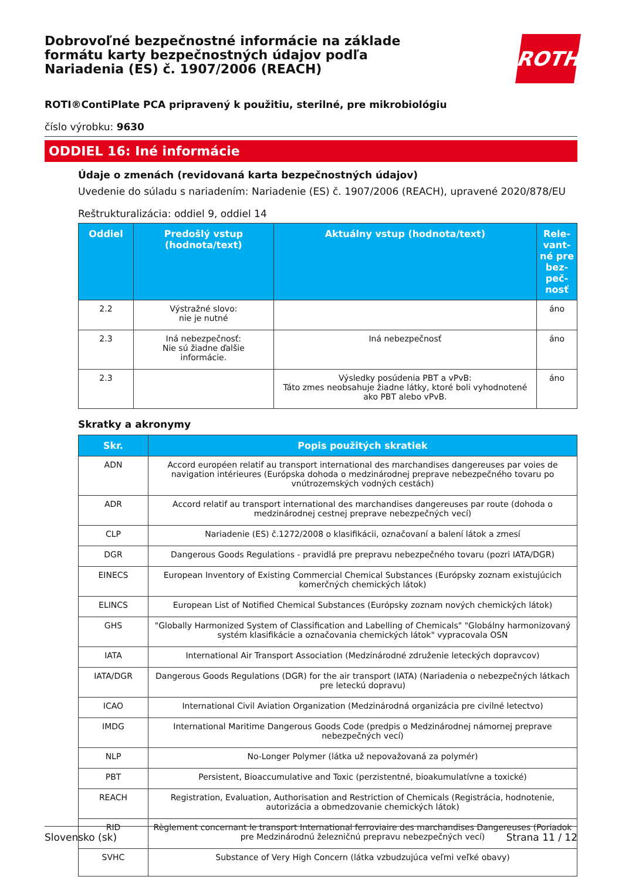Dobrovoľné bezpečnostné informácie na základe formátu karty bezpečnostných údajov podľa Nariadenia (ES) č. 1907/2006 (REACH)
ROTH
ROTI®ContiPlate PCA pripravený k použitiu, sterilné, pre mikrobiológiu
číslo výrobku: 9630
ODDIEL 16: Iné informácie
Údaje o zmenách (revidovaná karta bezpečnostných údajov)
Uvedenie do súladu s nariadením: Nariadenie (ES) č. 1907/2006 (REACH), upravené 2020/878/EU
Reštrukturalizácia: oddiel 9, oddiel 14
| Oddiel | Predošlý vstup (hodnota/text) | Aktuálny vstup (hodnota/text) | Rele-vant-né pre bez-peč-nosť |
| --- | --- | --- | --- |
| 2.2 | Výstražné slovo: nie je nutné | | áno |
| 2.3 | Iná nebezpečnosť: Nie sú žiadne ďalšie informácie. | Iná nebezpečnosť | áno |
| 2.3 | | Výsledky posúdenia PBT a vPvB: Táto zmes neobsahuje žiadne látky, ktoré boli vyhodnotené ako PBT alebo vPvB. | áno |
Skratky a akronymy
| Skr. | Popis použitých skratiek |
| --- | --- |
| ADN | Accord européen relatif au transport international des marchandises dangereuses par voies de navigation intérieures (Európska dohoda o medzinárodnej preprave nebezpečného tovaru po vnútrozemských vodných cestách) |
| ADR | Accord relatif au transport international des marchandises dangereuses par route (dohoda o medzinárodnej cestnej preprave nebezpečných vecí) |
| CLP | Nariadenie (ES) č.1272/2008 o klasifikácii, označovaní a balení látok a zmesí |
| DGR | Dangerous Goods Regulations - pravidlá pre prepravu nebezpečného tovaru (pozri IATA/DGR) |
| EINECS | European Inventory of Existing Commercial Chemical Substances (Európsky zoznam existujúcich komerčných chemických látok) |
| ELINCS | European List of Notified Chemical Substances (Európsky zoznam nových chemických látok) |
| GHS | "Globally Harmonized System of Classification and Labelling of Chemicals" "Globálny harmonizovaný systém klasifikácie a označovania chemických látok" vypracovala OSN |
| IATA | International Air Transport Association (Medzinárodné združenie leteckých dopravcov) |
| IATA/DGR | Dangerous Goods Regulations (DGR) for the air transport (IATA) (Nariadenia o nebezpečných látkach pre leteckú dopravu) |
| ICAO | International Civil Aviation Organization (Medzinárodná organizácia pre civilné letectvo) |
| IMDG | International Maritime Dangerous Goods Code (predpis o Medzinárodnej námornej preprave nebezpečných vecí) |
| NLP | No-Longer Polymer (látka už nepovažovaná za polymér) |
| PBT | Persistent, Bioaccumulative and Toxic (perzistentné, bioakumulatívne a toxické) |
| REACH | Registration, Evaluation, Authorisation and Restriction of Chemicals (Registrácia, hodnotenie, autorizácia a obmedzovanie chemických látok) |
| RID | Règlement concernant le transport International ferroviaire des marchandises Dangereuses (Poriadok pre Medzinárodnú železničnú prepravu nebezpečných vecí) |
| SVHC | Substance of Very High Concern (látka vzbudzujúca veľmi veľké obavy) |
Slovensko (sk) Strana 11 / 12